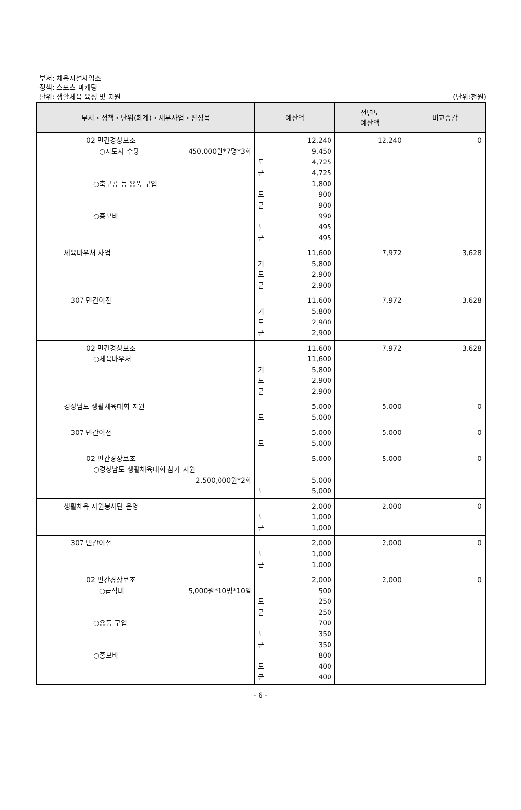부서: 체육시설사업소
정책: 스포츠 마케팅
단위: 생활체육 육성 및 지원
(단위:천원)
| 부서・정책・단위(회계)・세부사업・편성목 | 예산액 | 전년도 예산액 | 비교증감 |
| --- | --- | --- | --- |
| 02 민간경상보조 ○지도자 수당 450,000원*7명*3회 ○축구공 등 용품 구입 ○홍보비 | 12,240 9,450 도 4,725 군 4,725 1,800 도 900 군 900 990 도 495 군 495 | 12,240 | 0 |
| 체육바우처 사업 | 11,600 기 5,800 도 2,900 군 2,900 | 7,972 | 3,628 |
| 307 민간이전 | 11,600 기 5,800 도 2,900 군 2,900 | 7,972 | 3,628 |
| 02 민간경상보조 ○체육바우처 | 11,600 11,600 기 5,800 도 2,900 군 2,900 | 7,972 | 3,628 |
| 경상남도 생활체육대회 지원 | 5,000 도 5,000 | 5,000 | 0 |
| 307 민간이전 | 5,000 도 5,000 | 5,000 | 0 |
| 02 민간경상보조 ○경상남도 생활체육대회 참가 지원 2,500,000원*2회 | 5,000 5,000 도 5,000 | 5,000 | 0 |
| 생활체육 자원봉사단 운영 | 2,000 도 1,000 군 1,000 | 2,000 | 0 |
| 307 민간이전 | 2,000 도 1,000 군 1,000 | 2,000 | 0 |
| 02 민간경상보조 ○급식비 5,000원*10명*10일 ○용품 구입 ○홍보비 | 2,000 500 도 250 군 250 700 도 350 군 350 800 도 400 군 400 | 2,000 | 0 |
- 6 -